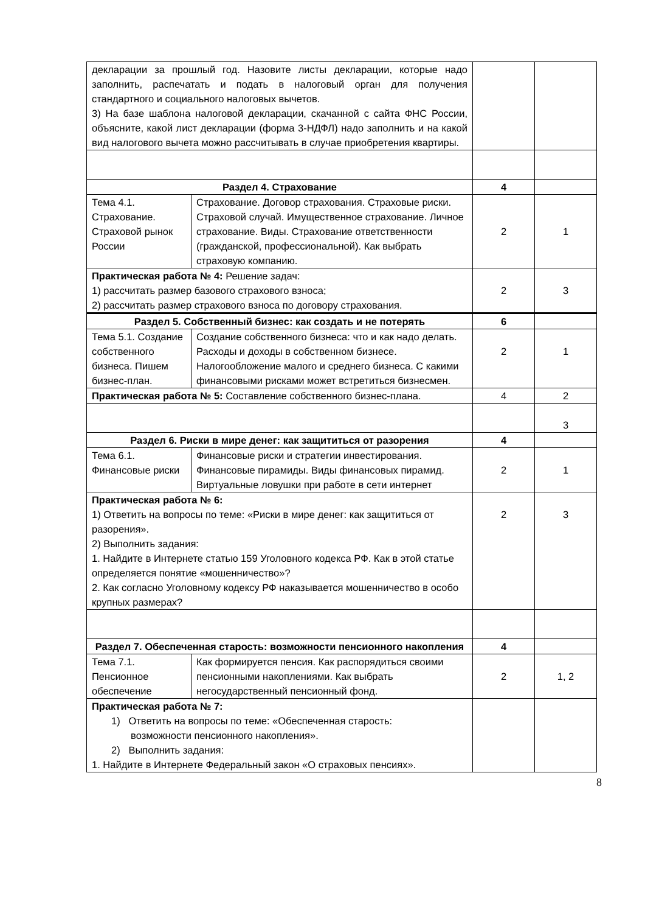| декларации за прошлый год. Назовите листы декларации, которые надо заполнить, распечатать и подать в налоговый орган для получения стандартного и социального налоговых вычетов. 3) На базе шаблона налоговой декларации, скачанной с сайта ФНС России, объясните, какой лист декларации (форма 3-НДФЛ) надо заполнить и на какой вид налогового вычета можно рассчитывать в случае приобретения квартиры. | | | |
| Раздел 4. Страхование | | 4 | |
| Тема 4.1. Страхование. Страховой рынок России | Страхование. Договор страхования. Страховые риски. Страховой случай. Имущественное страхование. Личное страхование. Виды. Страхование ответственности (гражданской, профессиональной). Как выбрать страховую компанию. | 2 | 1 |
| Практическая работа № 4: Решение задач: 1) рассчитать размер базового страхового взноса; 2) рассчитать размер страхового взноса по договору страхования. | | 2 | 3 |
| Раздел 5. Собственный бизнес: как создать и не потерять | | 6 | |
| Тема 5.1. Создание собственного бизнеса. Пишем бизнес-план. | Создание собственного бизнеса: что и как надо делать. Расходы и доходы в собственном бизнесе. Налогообложение малого и среднего бизнеса. С какими финансовыми рисками может встретиться бизнесмен. | 2 | 1 |
| Практическая работа № 5: Составление собственного бизнес-плана. | | 4 | 2 |
| | | | 3 |
| Раздел 6. Риски в мире денег: как защититься от разорения | | 4 | |
| Тема 6.1. Финансовые риски | Финансовые риски и стратегии инвестирования. Финансовые пирамиды. Виды финансовых пирамид. Виртуальные ловушки при работе в сети интернет | 2 | 1 |
| Практическая работа № 6: 1) Ответить на вопросы по теме: «Риски в мире денег: как защититься от разорения». 2) Выполнить задания: 1. Найдите в Интернете статью 159 Уголовного кодекса РФ. Как в этой статье определяется понятие «мошенничество»? 2. Как согласно Уголовному кодексу РФ наказывается мошенничество в особо крупных размерах? | | 2 | 3 |
| Раздел 7. Обеспеченная старость: возможности пенсионного накопления | | 4 | |
| Тема 7.1. Пенсионное обеспечение | Как формируется пенсия. Как распорядиться своими пенсионными накоплениями. Как выбрать негосударственный пенсионный фонд. | 2 | 1, 2 |
| Практическая работа № 7: 1) Ответить на вопросы по теме: «Обеспеченная старость: возможности пенсионного накопления». 2) Выполнить задания: 1. Найдите в Интернете Федеральный закон «О страховых пенсиях». | | | |
8